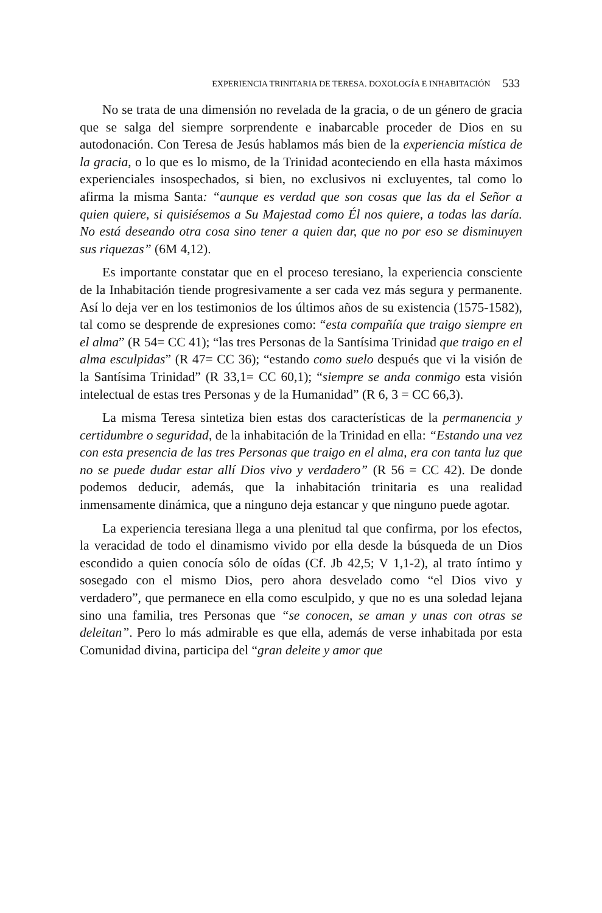EXPERIENCIA TRINITARIA DE TERESA. DOXOLOGÍA E INHABITACIÓN 533
No se trata de una dimensión no revelada de la gracia, o de un género de gracia que se salga del siempre sorprendente e inabarcable proceder de Dios en su autodonación. Con Teresa de Jesús hablamos más bien de la experiencia mística de la gracia, o lo que es lo mismo, de la Trinidad aconteciendo en ella hasta máximos experienciales insospechados, si bien, no exclusivos ni excluyentes, tal como lo afirma la misma Santa: “aunque es verdad que son cosas que las da el Señor a quien quiere, si quisiésemos a Su Majestad como Él nos quiere, a todas las daría. No está deseando otra cosa sino tener a quien dar, que no por eso se disminuyen sus riquezas” (6M 4,12).
Es importante constatar que en el proceso teresiano, la experiencia consciente de la Inhabitación tiende progresivamente a ser cada vez más segura y permanente. Así lo deja ver en los testimonios de los últimos años de su existencia (1575-1582), tal como se desprende de expresiones como: “esta compañía que traigo siempre en el alma” (R 54= CC 41); “las tres Personas de la Santísima Trinidad que traigo en el alma esculpidas” (R 47= CC 36); “estando como suelo después que vi la visión de la Santísima Trinidad” (R 33,1= CC 60,1); “siempre se anda conmigo esta visión intelectual de estas tres Personas y de la Humanidad” (R 6, 3 = CC 66,3).
La misma Teresa sintetiza bien estas dos características de la permanencia y certidumbre o seguridad, de la inhabitación de la Trinidad en ella: “Estando una vez con esta presencia de las tres Personas que traigo en el alma, era con tanta luz que no se puede dudar estar allí Dios vivo y verdadero” (R 56 = CC 42). De donde podemos deducir, además, que la inhabitación trinitaria es una realidad inmensamente dinámica, que a ninguno deja estancar y que ninguno puede agotar.
La experiencia teresiana llega a una plenitud tal que confirma, por los efectos, la veracidad de todo el dinamismo vivido por ella desde la búsqueda de un Dios escondido a quien conocía sólo de oídas (Cf. Jb 42,5; V 1,1-2), al trato íntimo y sosegado con el mismo Dios, pero ahora desvelado como “el Dios vivo y verdadero”, que permanece en ella como esculpido, y que no es una soledad lejana sino una familia, tres Personas que “se conocen, se aman y unas con otras se deleitan”. Pero lo más admirable es que ella, además de verse inhabitada por esta Comunidad divina, participa del “gran deleite y amor que